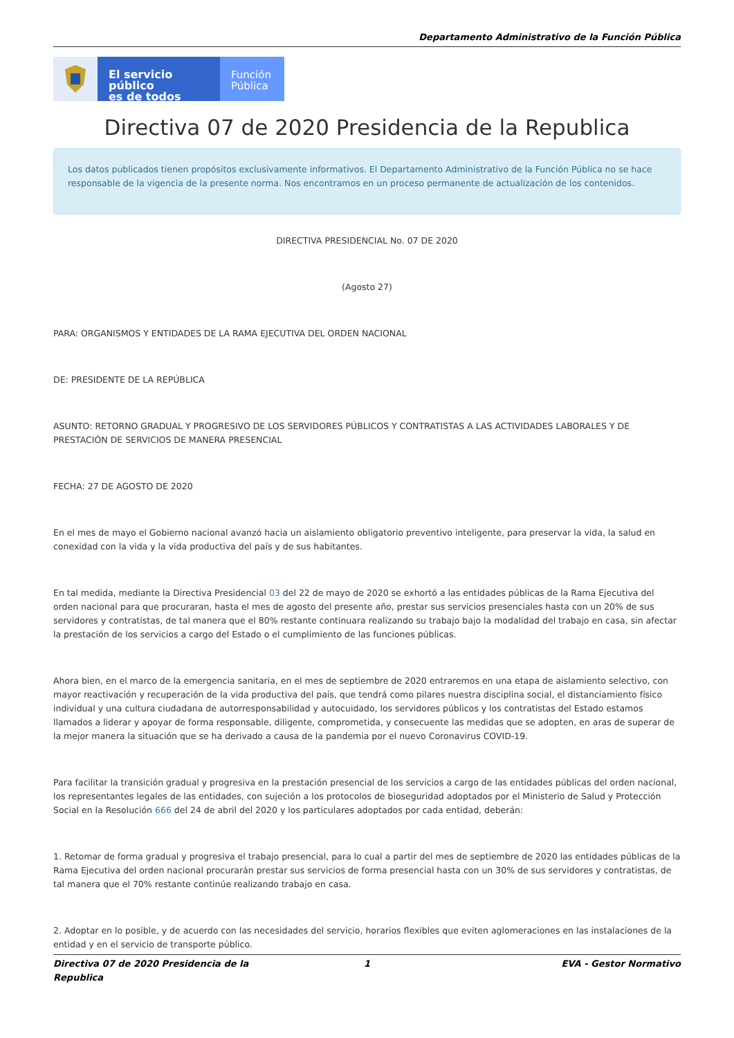Departamento Administrativo de la Función Pública
El servicio público
es de todos
Función
Pública
Directiva 07 de 2020 Presidencia de la Republica
Los datos publicados tienen propósitos exclusivamente informativos. El Departamento Administrativo de la Función Pública no se hace responsable de la vigencia de la presente norma. Nos encontramos en un proceso permanente de actualización de los contenidos.
DIRECTIVA PRESIDENCIAL No. 07 DE 2020
(Agosto 27)
PARA: ORGANISMOS Y ENTIDADES DE LA RAMA EJECUTIVA DEL ORDEN NACIONAL
DE: PRESIDENTE DE LA REPÚBLICA
ASUNTO: RETORNO GRADUAL Y PROGRESIVO DE LOS SERVIDORES PÚBLICOS Y CONTRATISTAS A LAS ACTIVIDADES LABORALES Y DE PRESTACIÓN DE SERVICIOS DE MANERA PRESENCIAL
FECHA: 27 DE AGOSTO DE 2020
En el mes de mayo el Gobierno nacional avanzó hacia un aislamiento obligatorio preventivo inteligente, para preservar la vida, la salud en conexidad con la vida y la vida productiva del país y de sus habitantes.
En tal medida, mediante la Directiva Presidencial 03 del 22 de mayo de 2020 se exhortó a las entidades públicas de la Rama Ejecutiva del orden nacional para que procuraran, hasta el mes de agosto del presente año, prestar sus servicios presenciales hasta con un 20% de sus servidores y contratistas, de tal manera que el 80% restante continuara realizando su trabajo bajo la modalidad del trabajo en casa, sin afectar la prestación de los servicios a cargo del Estado o el cumplimiento de las funciones públicas.
Ahora bien, en el marco de la emergencia sanitaria, en el mes de septiembre de 2020 entraremos en una etapa de aislamiento selectivo, con mayor reactivación y recuperación de la vida productiva del país, que tendrá como pilares nuestra disciplina social, el distanciamiento físico individual y una cultura ciudadana de autorresponsabilidad y autocuidado, los servidores públicos y los contratistas del Estado estamos llamados a liderar y apoyar de forma responsable, diligente, comprometida, y consecuente las medidas que se adopten, en aras de superar de la mejor manera la situación que se ha derivado a causa de la pandemia por el nuevo Coronavirus COVID-19.
Para facilitar la transición gradual y progresiva en la prestación presencial de los servicios a cargo de las entidades públicas del orden nacional, los representantes legales de las entidades, con sujeción a los protocolos de bioseguridad adoptados por el Ministerio de Salud y Protección Social en la Resolución 666 del 24 de abril del 2020 y los particulares adoptados por cada entidad, deberán:
1. Retomar de forma gradual y progresiva el trabajo presencial, para lo cual a partir del mes de septiembre de 2020 las entidades públicas de la Rama Ejecutiva del orden nacional procurarán prestar sus servicios de forma presencial hasta con un 30% de sus servidores y contratistas, de tal manera que el 70% restante continúe realizando trabajo en casa.
2. Adoptar en lo posible, y de acuerdo con las necesidades del servicio, horarios flexibles que eviten aglomeraciones en las instalaciones de la entidad y en el servicio de transporte público.
Directiva 07 de 2020 Presidencia de la Republica 1 EVA - Gestor Normativo